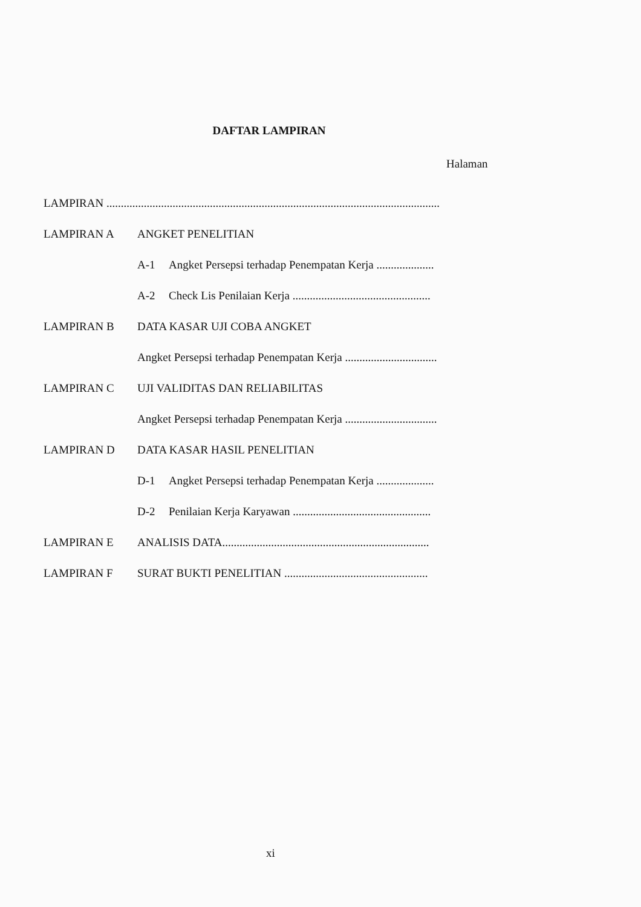DAFTAR LAMPIRAN
Halaman
LAMPIRAN ....................................................................................................................
LAMPIRAN A ANGKET PENELITIAN
A-1 Angket Persepsi terhadap Penempatan Kerja ....................
A-2 Check Lis Penilaian Kerja ................................................
LAMPIRAN B DATA KASAR UJI COBA ANGKET
Angket Persepsi terhadap Penempatan Kerja ................................
LAMPIRAN C UJI VALIDITAS DAN RELIABILITAS
Angket Persepsi terhadap Penempatan Kerja ................................
LAMPIRAN D DATA KASAR HASIL PENELITIAN
D-1 Angket Persepsi terhadap Penempatan Kerja ....................
D-2 Penilaian Kerja Karyawan ................................................
LAMPIRAN E ANALISIS DATA........................................................................
LAMPIRAN F SURAT BUKTI PENELITIAN ..................................................
xi